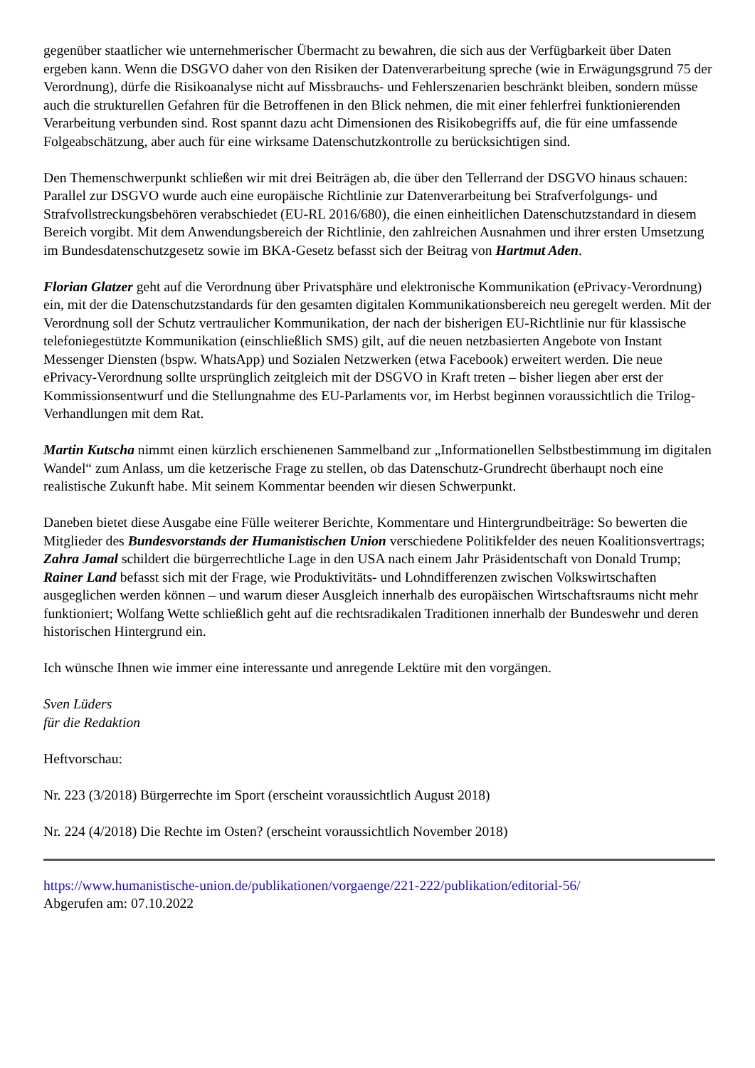gegenüber staatlicher wie unternehmerischer Übermacht zu bewahren, die sich aus der Verfügbarkeit über Daten ergeben kann. Wenn die DSGVO daher von den Risiken der Datenverarbeitung spreche (wie in Erwägungsgrund 75 der Verordnung), dürfe die Risikoanalyse nicht auf Missbrauchs- und Fehlerszenarien beschränkt bleiben, sondern müsse auch die strukturellen Gefahren für die Betroffenen in den Blick nehmen, die mit einer fehlerfrei funktionierenden Verarbeitung verbunden sind. Rost spannt dazu acht Dimensionen des Risikobegriffs auf, die für eine umfassende Folgeabschätzung, aber auch für eine wirksame Datenschutzkontrolle zu berücksichtigen sind.
Den Themenschwerpunkt schließen wir mit drei Beiträgen ab, die über den Tellerrand der DSGVO hinaus schauen: Parallel zur DSGVO wurde auch eine europäische Richtlinie zur Datenverarbeitung bei Strafverfolgungs- und Strafvollstreckungsbehören verabschiedet (EU-RL 2016/680), die einen einheitlichen Datenschutzstandard in diesem Bereich vorgibt. Mit dem Anwendungsbereich der Richtlinie, den zahlreichen Ausnahmen und ihrer ersten Umsetzung im Bundesdatenschutzgesetz sowie im BKA-Gesetz befasst sich der Beitrag von Hartmut Aden.
Florian Glatzer geht auf die Verordnung über Privatsphäre und elektronische Kommunikation (ePrivacy-Verordnung) ein, mit der die Datenschutzstandards für den gesamten digitalen Kommunikationsbereich neu geregelt werden. Mit der Verordnung soll der Schutz vertraulicher Kommunikation, der nach der bisherigen EU-Richtlinie nur für klassische telefoniegestützte Kommunikation (einschließlich SMS) gilt, auf die neuen netzbasierten Angebote von Instant Messenger Diensten (bspw. WhatsApp) und Sozialen Netzwerken (etwa Facebook) erweitert werden. Die neue ePrivacy-Verordnung sollte ursprünglich zeitgleich mit der DSGVO in Kraft treten – bisher liegen aber erst der Kommissionsentwurf und die Stellungnahme des EU-Parlaments vor, im Herbst beginnen voraussichtlich die Trilog-Verhandlungen mit dem Rat.
Martin Kutscha nimmt einen kürzlich erschienenen Sammelband zur „Informationellen Selbstbestimmung im digitalen Wandel“ zum Anlass, um die ketzerische Frage zu stellen, ob das Datenschutz-Grundrecht überhaupt noch eine realistische Zukunft habe. Mit seinem Kommentar beenden wir diesen Schwerpunkt.
Daneben bietet diese Ausgabe eine Fülle weiterer Berichte, Kommentare und Hintergrundbeiträge: So bewerten die Mitglieder des Bundesvorstands der Humanistischen Union verschiedene Politikfelder des neuen Koalitionsvertrags; Zahra Jamal schildert die bürgerrechtliche Lage in den USA nach einem Jahr Präsidentschaft von Donald Trump; Rainer Land befasst sich mit der Frage, wie Produktivitäts- und Lohndifferenzen zwischen Volkswirtschaften ausgeglichen werden können – und warum dieser Ausgleich innerhalb des europäischen Wirtschaftsraums nicht mehr funktioniert; Wolfang Wette schließlich geht auf die rechtsradikalen Traditionen innerhalb der Bundeswehr und deren historischen Hintergrund ein.
Ich wünsche Ihnen wie immer eine interessante und anregende Lektüre mit den vorgängen.
Sven Lüders
für die Redaktion
Heftvorschau:
Nr. 223 (3/2018) Bürgerrechte im Sport (erscheint voraussichtlich August 2018)
Nr. 224 (4/2018) Die Rechte im Osten? (erscheint voraussichtlich November 2018)
https://www.humanistische-union.de/publikationen/vorgaenge/221-222/publikation/editorial-56/
Abgerufen am: 07.10.2022